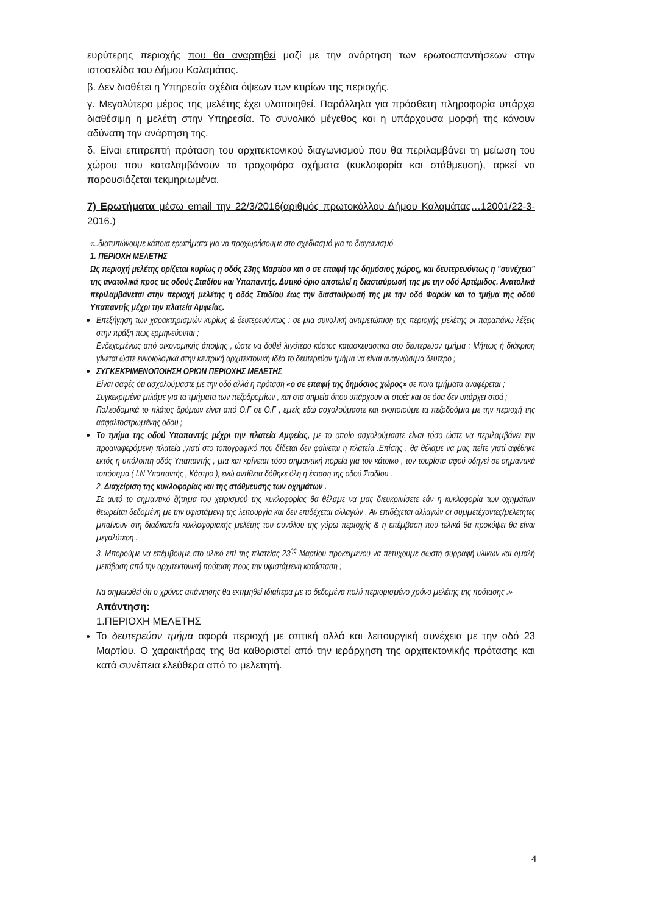ευρύτερης περιοχής που θα αναρτηθεί μαζί με την ανάρτηση των ερωτοαπαντήσεων στην ιστοσελίδα του Δήμου Καλαμάτας.
β. Δεν διαθέτει η Υπηρεσία σχέδια όψεων των κτιρίων της περιοχής.
γ. Μεγαλύτερο μέρος της μελέτης έχει υλοποιηθεί. Παράλληλα για πρόσθετη πληροφορία υπάρχει διαθέσιμη η μελέτη στην Υπηρεσία. Το συνολικό μέγεθος και η υπάρχουσα μορφή της κάνουν αδύνατη την ανάρτηση της.
δ. Είναι επιτρεπτή πρόταση του αρχιτεκτονικού διαγωνισμού που θα περιλαμβάνει τη μείωση του χώρου που καταλαμβάνουν τα τροχοφόρα οχήματα (κυκλοφορία και στάθμευση), αρκεί να παρουσιάζεται τεκμηριωμένα.
7) Ερωτήματα μέσω email την 22/3/2016(αριθμός πρωτοκόλλου Δήμου Καλαμάτας…12001/22-3-2016.)
«..διατυπώνουμε κάποια ερωτήματα για να προχωρήσουμε στο σχεδιασμό για το διαγωνισμό
1. ΠΕΡΙΟΧΗ ΜΕΛΕΤΗΣ
Ως περιοχή μελέτης ορίζεται κυρίως η οδός 23ης Μαρτίου και ο σε επαφή της δημόσιος χώρος, και δευτερευόντως η "συνέχεια" της ανατολικά προς τις οδούς Σταδίου και Υπαπαντής. Δυτικό όριο αποτελεί η διασταύρωσή της με την οδό Αρτέμιδος. Ανατολικά περιλαμβάνεται στην περιοχή μελέτης η οδός Σταδίου έως την διασταύρωσή της με την οδό Φαρών και το τμήμα της οδού Υπαπαντής μέχρι την πλατεία Αμφείας.
Επεξήγηση των χαρακτηρισμών κυρίως & δευτερευόντως : σε μια συνολική αντιμετώπιση της περιοχής μελέτης οι παραπάνω λέξεις στην πράξη πως ερμηνεύονται ;
Ενδεχομένως από οικονομικής άποψης , ώστε να δοθεί λιγότερο κόστος κατασκευαστικά στο δευτερεύον τμήμα ; Μήπως ή διάκριση γίνεται ώστε εννοιολογικά στην κεντρική αρχιτεκτονική ιδέα το δευτερεύον τμήμα να είναι αναγνώσιμα δεύτερο ;
ΣΥΓΚΕΚΡΙΜΕΝΟΠΟΙΗΣΗ ΟΡΙΩΝ ΠΕΡΙΟΧΗΣ ΜΕΛΕΤΗΣ
Είναι σαφές ότι ασχολούμαστε με την οδό αλλά η πρόταση «ο σε επαφή της δημόσιος χώρος» σε ποια τμήματα αναφέρεται ;
Συγκεκριμένα μιλάμε για τα τμήματα των πεζοδρομίων , και στα σημεία όπου υπάρχουν οι στοές και σε όσα δεν υπάρχει στοά ;
Πολεοδομικά το πλάτος δρόμων είναι από Ο.Γ σε Ο.Γ , εμείς εδώ ασχολούμαστε και ενοποιούμε τα πεζοδρόμια με την περιοχή της ασφαλτοστρωμένης οδού ;
Το τμήμα της οδού Υπαπαντής μέχρι την πλατεία Αμφείας, με το οποίο ασχολούμαστε είναι τόσο ώστε να περιλαμβάνει την προαναφερόμενη πλατεία ,γιατί στο τοπογραφικό που δίδεται δεν φαίνεται η πλατεία .Επίσης , θα θέλαμε να μας πείτε γιατί αφέθηκε εκτός η υπόλοιπη οδός Υπαπαντής , μια και κρίνεται τόσο σημαντική πορεία για τον κάτοικο , τον τουρίστα αφού οδηγεί σε σημαντικά τοπόσημα ( Ι.Ν Υπαπαντής , Κάστρο ), ενώ αντίθετα δόθηκε όλη η έκταση της οδού Σταδίου .
2. Διαχείριση της κυκλοφορίας και της στάθμευσης των οχημάτων .
Σε αυτό το σημαντικό ζήτημα του χειρισμού της κυκλοφορίας θα θέλαμε να μας διευκρινίσετε εάν η κυκλοφορία των οχημάτων θεωρείται δεδομένη με την υφιστάμενη της λειτουργία και δεν επιδέχεται αλλαγών . Αν επιδέχεται αλλαγών οι συμμετέχοντες/μελετητες μπαίνουν στη διαδικασία κυκλοφοριακής μελέτης του συνόλου της γύρω περιοχής & η επέμβαση που τελικά θα προκύψει θα είναι μεγαλύτερη .
3. Μπορούμε να επέμβουμε στο υλικό επί της πλατείας 23<sup>ης</sup> Μαρτίου προκειμένου να πετυχουμε σωστή συρραφή υλικών και ομαλή μετάβαση από την αρχιτεκτονική πρόταση προς την υφιστάμενη κατάσταση ;
Να σημειωθεί ότι ο χρόνος απάντησης θα εκτιμηθεί ιδιαίτερα με το δεδομένα πολύ περιορισμένο χρόνο μελέτης της πρότασης .»
Απάντηση:
1.ΠΕΡΙΟΧΗ ΜΕΛΕΤΗΣ
Το δευτερεύον τμήμα αφορά περιοχή με οπτική αλλά και λειτουργική συνέχεια με την οδό 23 Μαρτίου. Ο χαρακτήρας της θα καθοριστεί από την ιεράρχηση της αρχιτεκτονικής πρότασης και κατά συνέπεια ελεύθερα από το μελετητή.
4